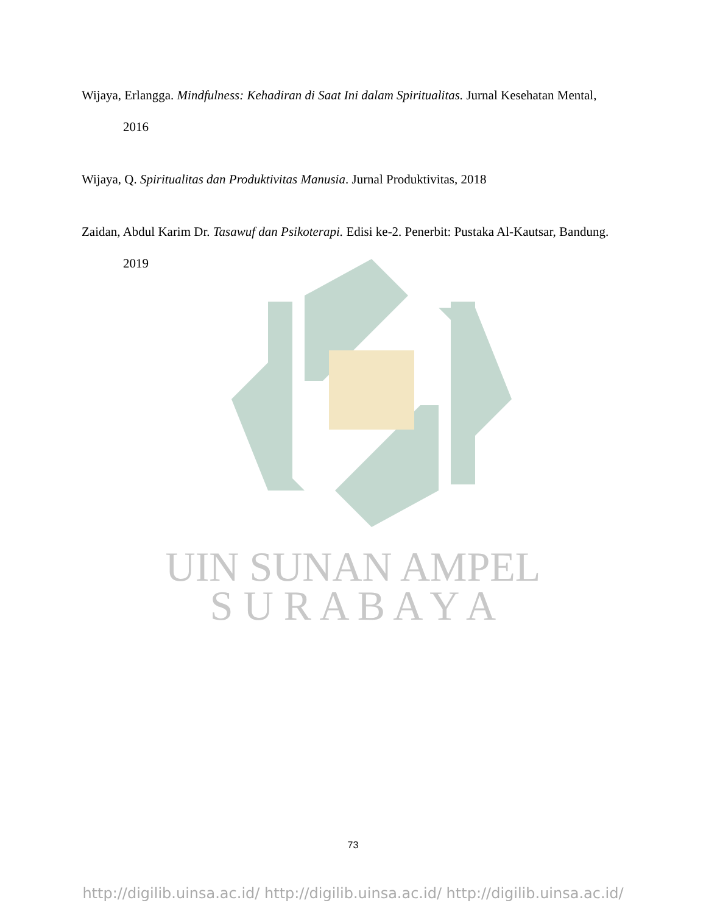Wijaya, Erlangga. Mindfulness: Kehadiran di Saat Ini dalam Spiritualitas. Jurnal Kesehatan Mental, 2016
Wijaya, Q. Spiritualitas dan Produktivitas Manusia. Jurnal Produktivitas, 2018
Zaidan, Abdul Karim Dr. Tasawuf dan Psikoterapi. Edisi ke-2. Penerbit: Pustaka Al-Kautsar, Bandung. 2019
UIN SUNAN AMPEL
S U R A B A Y A
73
http://digilib.uinsa.ac.id/ http://digilib.uinsa.ac.id/ http://digilib.uinsa.ac.id/